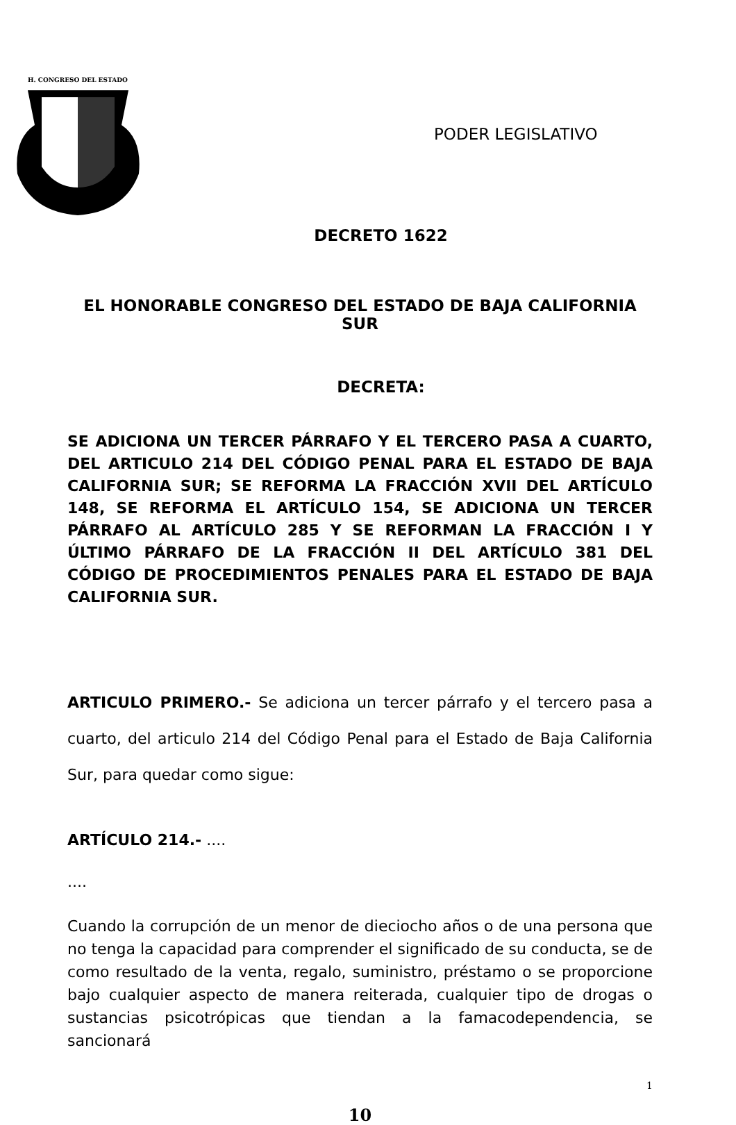H. CONGRESO DEL ESTADO
PODER LEGISLATIVO
DECRETO 1622
EL HONORABLE CONGRESO DEL ESTADO DE BAJA CALIFORNIA SUR
DECRETA:
SE ADICIONA UN TERCER PÁRRAFO Y EL TERCERO PASA A CUARTO, DEL ARTICULO 214 DEL CÓDIGO PENAL PARA EL ESTADO DE BAJA CALIFORNIA SUR; SE REFORMA LA FRACCIÓN XVII DEL ARTÍCULO 148, SE REFORMA EL ARTÍCULO 154, SE ADICIONA UN TERCER PÁRRAFO AL ARTÍCULO 285 Y SE REFORMAN LA FRACCIÓN I Y ÚLTIMO PÁRRAFO DE LA FRACCIÓN II DEL ARTÍCULO 381 DEL CÓDIGO DE PROCEDIMIENTOS PENALES PARA EL ESTADO DE BAJA CALIFORNIA SUR.
ARTICULO PRIMERO.- Se adiciona un tercer párrafo y el tercero pasa a cuarto, del articulo 214 del Código Penal para el Estado de Baja California Sur, para quedar como sigue:
ARTÍCULO 214.- ....
....
Cuando la corrupción de un menor de dieciocho años o de una persona que no tenga la capacidad para comprender el significado de su conducta, se de como resultado de la venta, regalo, suministro, préstamo o se proporcione bajo cualquier aspecto de manera reiterada, cualquier tipo de drogas o sustancias psicotrópicas que tiendan a la famacodependencia, se sancionará
1
10